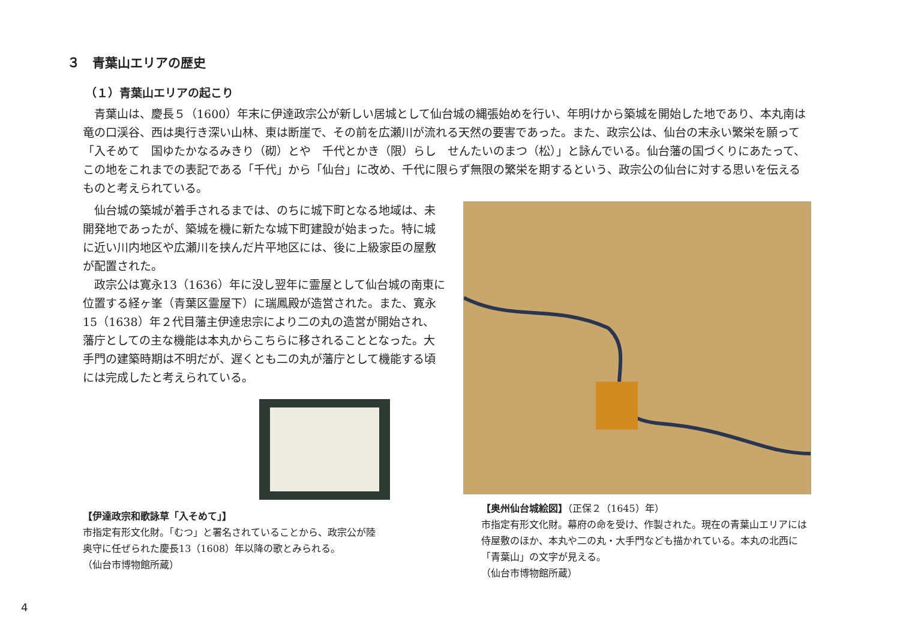３　青葉山エリアの歴史
（１）青葉山エリアの起こり
青葉山は、慶長５（1600）年末に伊達政宗公が新しい居城として仙台城の縄張始めを行い、年明けから築城を開始した地であり、本丸南は竜の口渓谷、西は奥行き深い山林、東は断崖で、その前を広瀬川が流れる天然の要害であった。また、政宗公は、仙台の末永い繁栄を願って「入そめて　国ゆたかなるみきり（砌）とや　千代とかき（限）らし　せんたいのまつ（松）」と詠んでいる。仙台藩の国づくりにあたって、この地をこれまでの表記である「千代」から「仙台」に改め、千代に限らず無限の繁栄を期するという、政宗公の仙台に対する思いを伝えるものと考えられている。
仙台城の築城が着手されるまでは、のちに城下町となる地域は、未開発地であったが、築城を機に新たな城下町建設が始まった。特に城に近い川内地区や広瀬川を挟んだ片平地区には、後に上級家臣の屋敷が配置された。
政宗公は寛永13（1636）年に没し翌年に霊屋として仙台城の南東に位置する経ヶ峯（青葉区霊屋下）に瑞鳳殿が造営された。また、寛永15（1638）年２代目藩主伊達忠宗により二の丸の造営が開始され、藩庁としての主な機能は本丸からこちらに移されることとなった。大手門の建築時期は不明だが、遅くとも二の丸が藩庁として機能する頃には完成したと考えられている。
【伊達政宗和歌詠草「入そめて」】
市指定有形文化財。「むつ」と署名されていることから、政宗公が陸
奥守に任ぜられた慶長13（1608）年以降の歌とみられる。
（仙台市博物館所蔵）
【奥州仙台城絵図】（正保２（1645）年）
市指定有形文化財。幕府の命を受け、作製された。現在の青葉山エリアには侍屋敷のほか、本丸や二の丸・大手門なども描かれている。本丸の北西に「青葉山」の文字が見える。
（仙台市博物館所蔵）
4